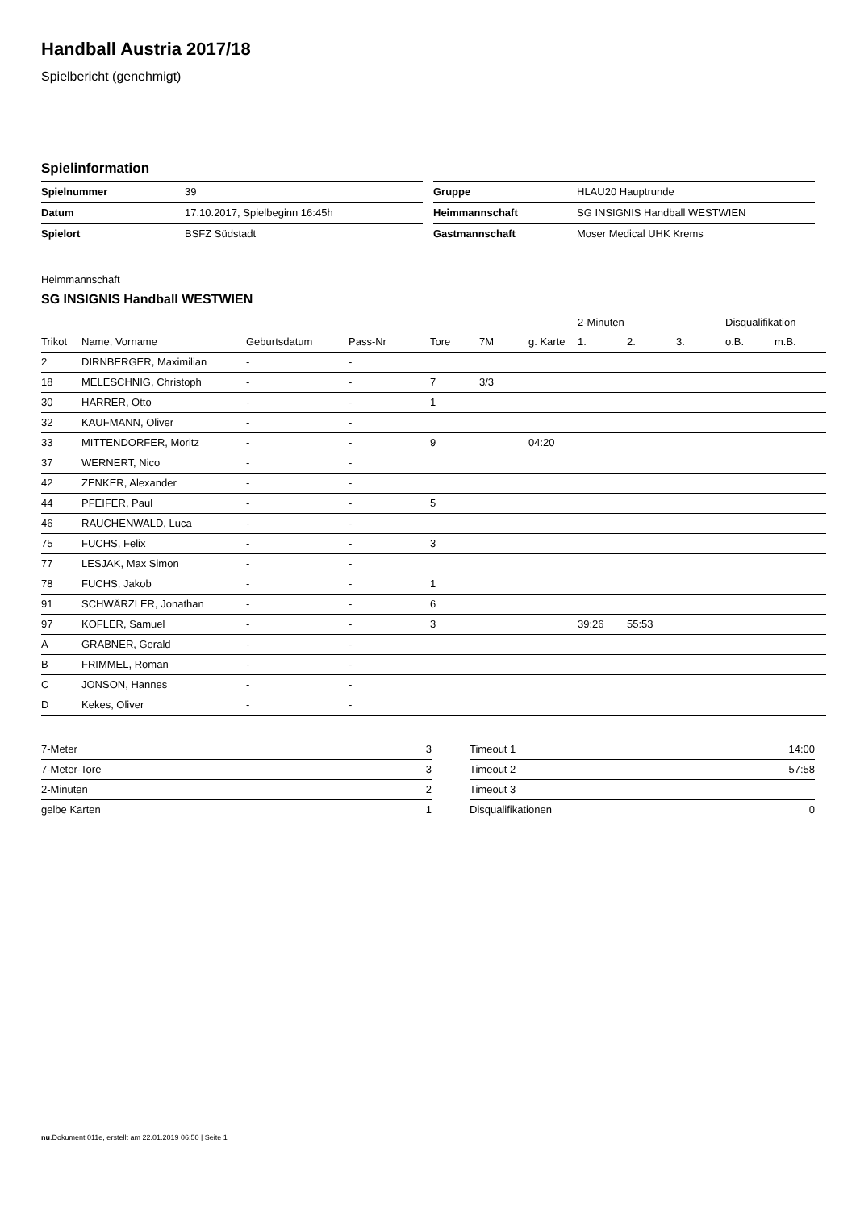Handball Austria 2017/18
Spielbericht (genehmigt)
Spielinformation
| Spielnummer | 39 |
| Datum | 17.10.2017, Spielbeginn 16:45h |
| Spielort | BSFZ Südstadt |
| Gruppe | HLAU20 Hauptrunde |
| Heimmannschaft | SG INSIGNIS Handball WESTWIEN |
| Gastmannschaft | Moser Medical UHK Krems |
Heimmannschaft
SG INSIGNIS Handball WESTWIEN
| | | | | | | | 2-Minuten | | | Disqualifikation | |
| --- | --- | --- | --- | --- | --- | --- | --- | --- | --- | --- | --- |
| Trikot | Name, Vorname | Geburtsdatum | Pass-Nr | Tore | 7M | g. Karte | 1. | 2. | 3. | o.B. | m.B. |
| 2 | DIRNBERGER, Maximilian | - | - | | | | | | | | |
| 18 | MELESCHNIG, Christoph | - | - | 7 | 3/3 | | | | | | |
| 30 | HARRER, Otto | - | - | 1 | | | | | | | |
| 32 | KAUFMANN, Oliver | - | - | | | | | | | | |
| 33 | MITTENDORFER, Moritz | - | - | 9 | | 04:20 | | | | | |
| 37 | WERNERT, Nico | - | - | | | | | | | | |
| 42 | ZENKER, Alexander | - | - | | | | | | | | |
| 44 | PFEIFER, Paul | - | - | 5 | | | | | | | |
| 46 | RAUCHENWALD, Luca | - | - | | | | | | | | |
| 75 | FUCHS, Felix | - | - | 3 | | | | | | | |
| 77 | LESJAK, Max Simon | - | - | | | | | | | | |
| 78 | FUCHS, Jakob | - | - | 1 | | | | | | | |
| 91 | SCHWÄRZLER, Jonathan | - | - | 6 | | | | | | | |
| 97 | KOFLER, Samuel | - | - | 3 | | | 39:26 | 55:53 | | | |
| A | GRABNER, Gerald | - | - | | | | | | | | |
| B | FRIMMEL, Roman | - | - | | | | | | | | |
| C | JONSON, Hannes | - | - | | | | | | | | |
| D | Kekes, Oliver | - | - | | | | | | | | |
| 7-Meter | 3 |
| 7-Meter-Tore | 3 |
| 2-Minuten | 2 |
| gelbe Karten | 1 |
| Timeout 1 | 14:00 |
| Timeout 2 | 57:58 |
| Timeout 3 | |
| Disqualifikationen | 0 |
nu.Dokument 011e, erstellt am 22.01.2019 06:50 | Seite 1